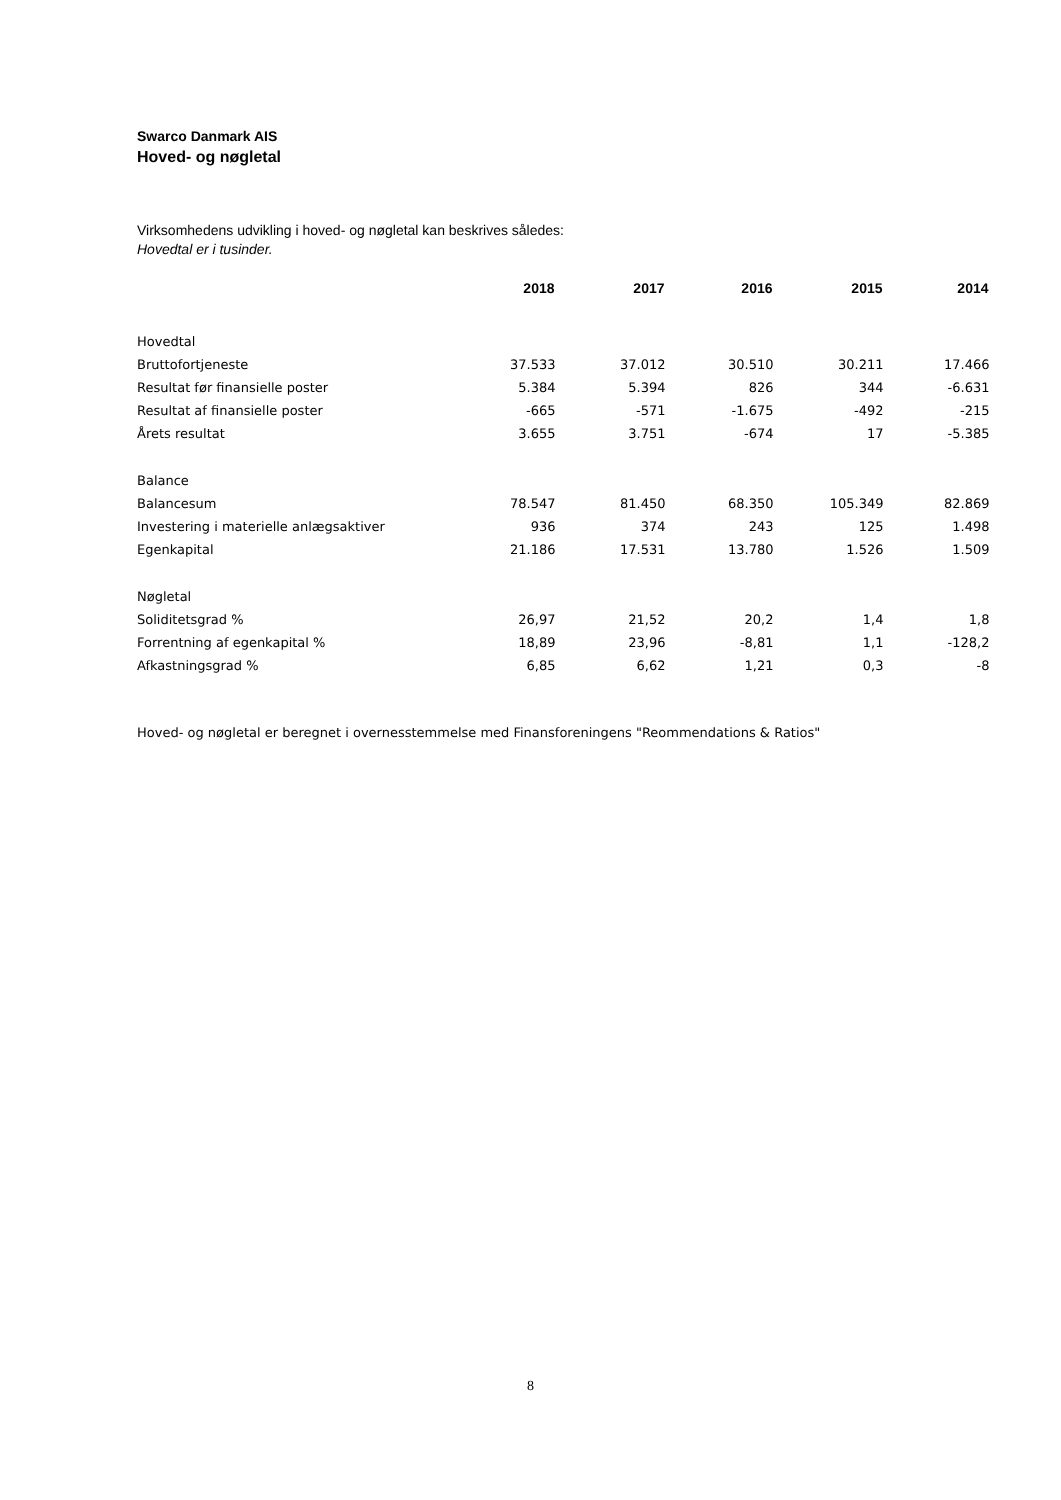Swarco Danmark AIS
Hoved- og nøgletal
Virksomhedens udvikling i hoved- og nøgletal kan beskrives således:
Hovedtal er i tusinder.
| | 2018 | 2017 | 2016 | 2015 | 2014 |
| --- | --- | --- | --- | --- | --- |
| Hovedtal | | | | | |
| Bruttofortjeneste | 37.533 | 37.012 | 30.510 | 30.211 | 17.466 |
| Resultat før finansielle poster | 5.384 | 5.394 | 826 | 344 | -6.631 |
| Resultat af finansielle poster | -665 | -571 | -1.675 | -492 | -215 |
| Årets resultat | 3.655 | 3.751 | -674 | 17 | -5.385 |
| Balance | | | | | |
| Balancesum | 78.547 | 81.450 | 68.350 | 105.349 | 82.869 |
| Investering i materielle anlægsaktiver | 936 | 374 | 243 | 125 | 1.498 |
| Egenkapital | 21.186 | 17.531 | 13.780 | 1.526 | 1.509 |
| Nøgletal | | | | | |
| Soliditetsgrad % | 26,97 | 21,52 | 20,2 | 1,4 | 1,8 |
| Forrentning af egenkapital % | 18,89 | 23,96 | -8,81 | 1,1 | -128,2 |
| Afkastningsgrad % | 6,85 | 6,62 | 1,21 | 0,3 | -8 |
Hoved- og nøgletal er beregnet i overnesstemmelse med Finansforeningens "Reommendations & Ratios"
8